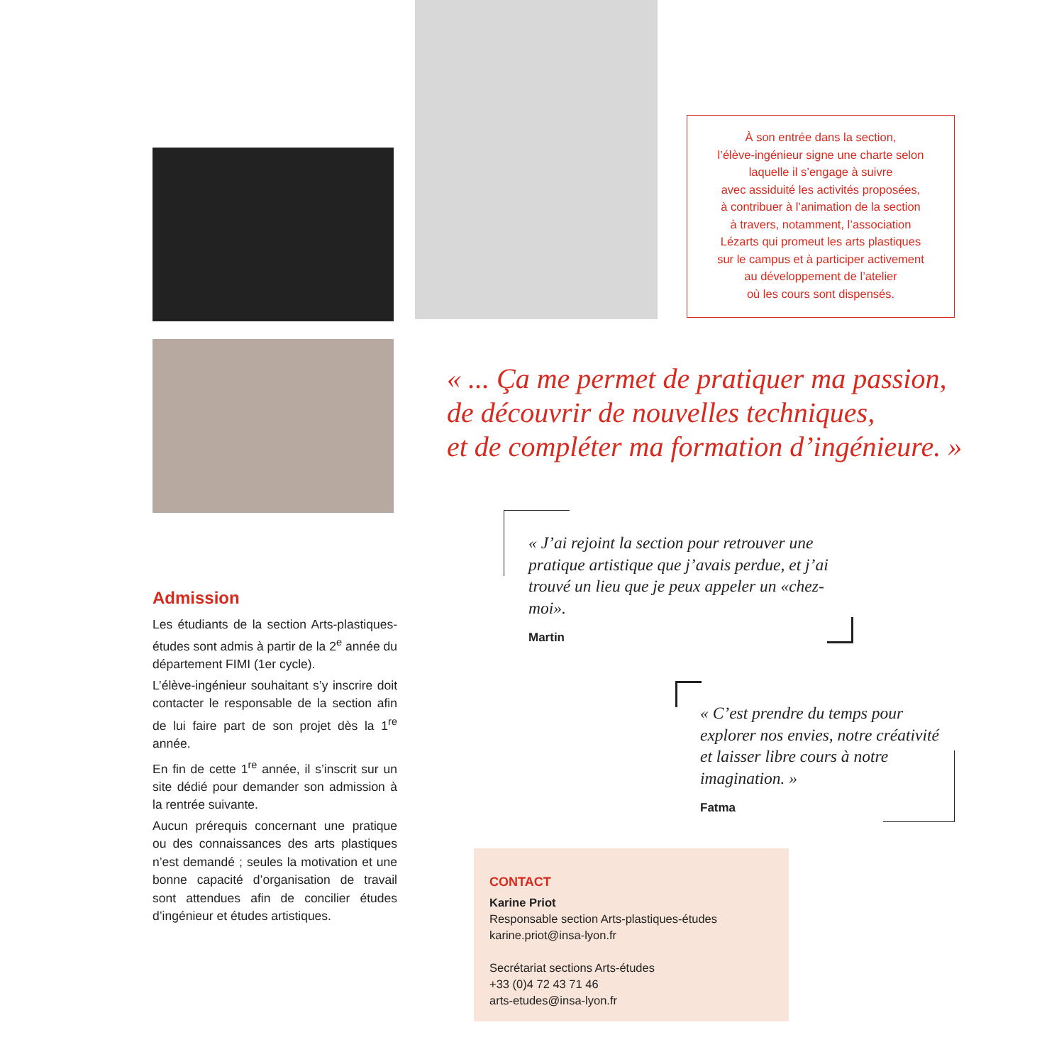À son entrée dans la section,
l’élève-ingénieur signe une charte selon
laquelle il s’engage à suivre
avec assiduité les activités proposées,
à contribuer à l’animation de la section
à travers, notamment, l’association
Lézarts qui promeut les arts plastiques
sur le campus et à participer activement
au développement de l’atelier
où les cours sont dispensés.
« ... Ça me permet de pratiquer ma passion,
de découvrir de nouvelles techniques,
et de compléter ma formation d’ingénieure. »
« J’ai rejoint la section pour retrouver une pratique artistique que j’avais perdue, et j’ai trouvé un lieu que je peux appeler un «chez-moi».
Martin
« C’est prendre du temps pour explorer nos envies, notre créativité et laisser libre cours à notre imagination. »
Fatma
Admission
Les étudiants de la section Arts-plastiques-études sont admis à partir de la 2<sup>e</sup> année du département FIMI (1er cycle).
L’élève-ingénieur souhaitant s’y inscrire doit contacter le responsable de la section afin de lui faire part de son projet dès la 1<sup>re</sup> année.
En fin de cette 1<sup>re</sup> année, il s’inscrit sur un site dédié pour demander son admission à la rentrée suivante.
Aucun prérequis concernant une pratique ou des connaissances des arts plastiques n’est demandé ; seules la motivation et une bonne capacité d’organisation de travail sont attendues afin de concilier études d’ingénieur et études artistiques.
CONTACT
Karine Priot
Responsable section Arts-plastiques-études
karine.priot@insa-lyon.fr
Secrétariat sections Arts-études
+33 (0)4 72 43 71 46
arts-etudes@insa-lyon.fr